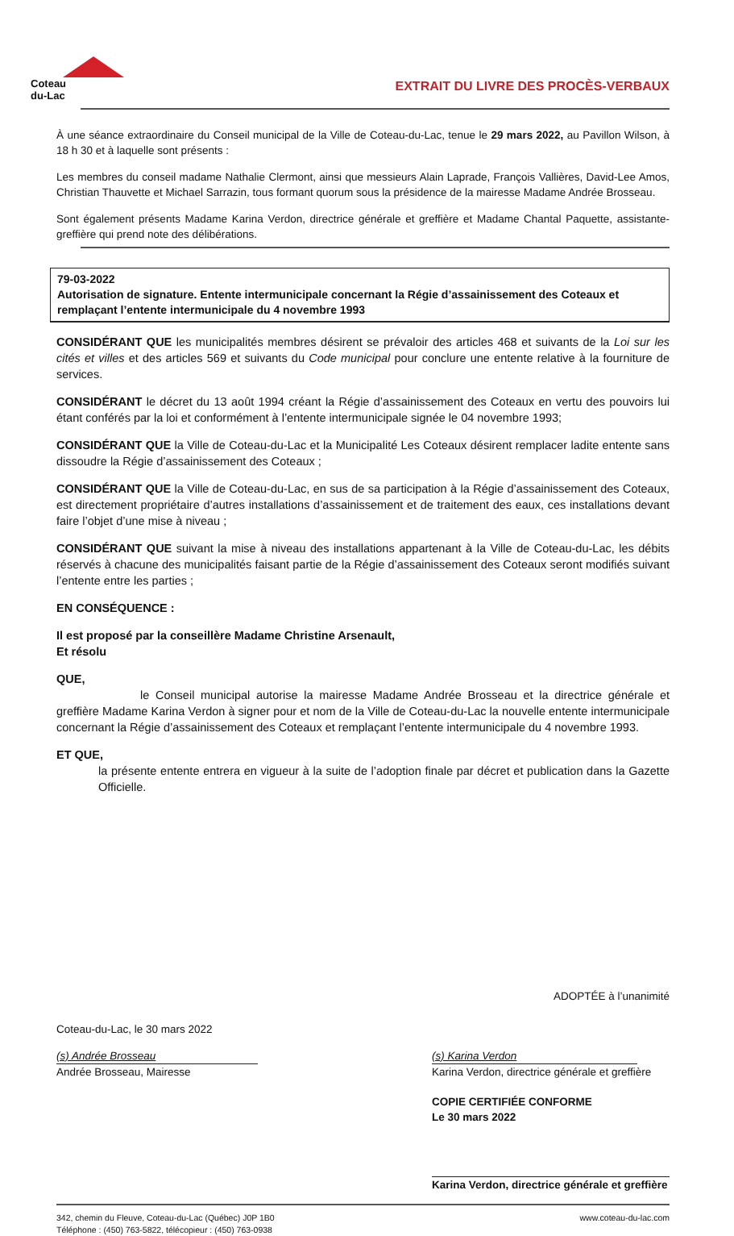Coteau
du-Lac
EXTRAIT DU LIVRE DES PROCÈS-VERBAUX
À une séance extraordinaire du Conseil municipal de la Ville de Coteau-du-Lac, tenue le 29 mars 2022, au Pavillon Wilson, à 18 h 30 et à laquelle sont présents :
Les membres du conseil madame Nathalie Clermont, ainsi que messieurs Alain Laprade, François Vallières, David-Lee Amos, Christian Thauvette et Michael Sarrazin, tous formant quorum sous la présidence de la mairesse Madame Andrée Brosseau.
Sont également présents Madame Karina Verdon, directrice générale et greffière et Madame Chantal Paquette, assistante-greffière qui prend note des délibérations.
79-03-2022
Autorisation de signature. Entente intermunicipale concernant la Régie d’assainissement des Coteaux et remplaçant l’entente intermunicipale du 4 novembre 1993
CONSIDÉRANT QUE les municipalités membres désirent se prévaloir des articles 468 et suivants de la Loi sur les cités et villes et des articles 569 et suivants du Code municipal pour conclure une entente relative à la fourniture de services.
CONSIDÉRANT le décret du 13 août 1994 créant la Régie d’assainissement des Coteaux en vertu des pouvoirs lui étant conférés par la loi et conformément à l’entente intermunicipale signée le 04 novembre 1993;
CONSIDÉRANT QUE la Ville de Coteau-du-Lac et la Municipalité Les Coteaux désirent remplacer ladite entente sans dissoudre la Régie d’assainissement des Coteaux ;
CONSIDÉRANT QUE la Ville de Coteau-du-Lac, en sus de sa participation à la Régie d’assainissement des Coteaux, est directement propriétaire d’autres installations d’assainissement et de traitement des eaux, ces installations devant faire l’objet d’une mise à niveau ;
CONSIDÉRANT QUE suivant la mise à niveau des installations appartenant à la Ville de Coteau-du-Lac, les débits réservés à chacune des municipalités faisant partie de la Régie d’assainissement des Coteaux seront modifiés suivant l’entente entre les parties ;
EN CONSÉQUENCE :
Il est proposé par la conseillère Madame Christine Arsenault,
Et résolu
QUE,
le Conseil municipal autorise la mairesse Madame Andrée Brosseau et la directrice générale et greffière Madame Karina Verdon à signer pour et nom de la Ville de Coteau-du-Lac la nouvelle entente intermunicipale concernant la Régie d’assainissement des Coteaux et remplaçant l’entente intermunicipale du 4 novembre 1993.
ET QUE,
la présente entente entrera en vigueur à la suite de l’adoption finale par décret et publication dans la Gazette Officielle.
ADOPTÉE à l’unanimité
Coteau-du-Lac, le 30 mars 2022
(s) Andrée Brosseau
Andrée Brosseau, Mairesse
(s) Karina Verdon
Karina Verdon, directrice générale et greffière
COPIE CERTIFIÉE CONFORME
Le 30 mars 2022
Karina Verdon, directrice générale et greffière
342, chemin du Fleuve, Coteau-du-Lac (Québec) J0P 1B0
Téléphone : (450) 763-5822, télécopieur : (450) 763-0938
www.coteau-du-lac.com